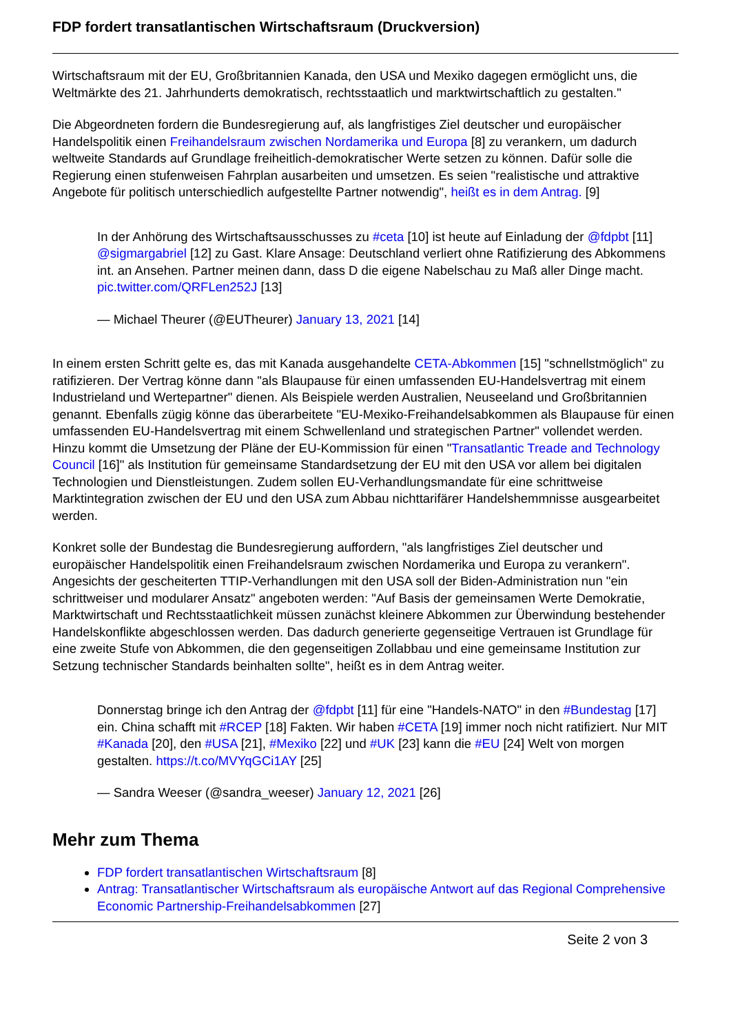FDP fordert transatlantischen Wirtschaftsraum (Druckversion)
Wirtschaftsraum mit der EU, Großbritannien Kanada, den USA und Mexiko dagegen ermöglicht uns, die Weltmärkte des 21. Jahrhunderts demokratisch, rechtsstaatlich und marktwirtschaftlich zu gestalten."
Die Abgeordneten fordern die Bundesregierung auf, als langfristiges Ziel deutscher und europäischer Handelspolitik einen Freihandelsraum zwischen Nordamerika und Europa [8] zu verankern, um dadurch weltweite Standards auf Grundlage freiheitlich-demokratischer Werte setzen zu können. Dafür solle die Regierung einen stufenweisen Fahrplan ausarbeiten und umsetzen. Es seien "realistische und attraktive Angebote für politisch unterschiedlich aufgestellte Partner notwendig", heißt es in dem Antrag. [9]
In der Anhörung des Wirtschaftsausschusses zu #ceta [10] ist heute auf Einladung der @fdpbt [11] @sigmargabriel [12] zu Gast. Klare Ansage: Deutschland verliert ohne Ratifizierung des Abkommens int. an Ansehen. Partner meinen dann, dass D die eigene Nabelschau zu Maß aller Dinge macht. pic.twitter.com/QRFLen252J [13]
— Michael Theurer (@EUTheurer) January 13, 2021 [14]
In einem ersten Schritt gelte es, das mit Kanada ausgehandelte CETA-Abkommen [15] "schnellstmöglich" zu ratifizieren. Der Vertrag könne dann "als Blaupause für einen umfassenden EU-Handelsvertrag mit einem Industrieland und Wertepartner" dienen. Als Beispiele werden Australien, Neuseeland und Großbritannien genannt. Ebenfalls zügig könne das überarbeitete "EU-Mexiko-Freihandelsabkommen als Blaupause für einen umfassenden EU-Handelsvertrag mit einem Schwellenland und strategischen Partner" vollendet werden. Hinzu kommt die Umsetzung der Pläne der EU-Kommission für einen "Transatlantic Treade and Technology Council [16]" als Institution für gemeinsame Standardsetzung der EU mit den USA vor allem bei digitalen Technologien und Dienstleistungen. Zudem sollen EU-Verhandlungsmandate für eine schrittweise Marktintegration zwischen der EU und den USA zum Abbau nichttarifärer Handelshemmnisse ausgearbeitet werden.
Konkret solle der Bundestag die Bundesregierung auffordern, "als langfristiges Ziel deutscher und europäischer Handelspolitik einen Freihandelsraum zwischen Nordamerika und Europa zu verankern". Angesichts der gescheiterten TTIP-Verhandlungen mit den USA soll der Biden-Administration nun "ein schrittweiser und modularer Ansatz" angeboten werden: "Auf Basis der gemeinsamen Werte Demokratie, Marktwirtschaft und Rechtsstaatlichkeit müssen zunächst kleinere Abkommen zur Überwindung bestehender Handelskonflikte abgeschlossen werden. Das dadurch generierte gegenseitige Vertrauen ist Grundlage für eine zweite Stufe von Abkommen, die den gegenseitigen Zollabbau und eine gemeinsame Institution zur Setzung technischer Standards beinhalten sollte", heißt es in dem Antrag weiter.
Donnerstag bringe ich den Antrag der @fdpbt [11] für eine "Handels-NATO" in den #Bundestag [17] ein. China schafft mit #RCEP [18] Fakten. Wir haben #CETA [19] immer noch nicht ratifiziert. Nur MIT #Kanada [20], den #USA [21], #Mexiko [22] und #UK [23] kann die #EU [24] Welt von morgen gestalten. https://t.co/MVYqGCi1AY [25]
— Sandra Weeser (@sandra_weeser) January 12, 2021 [26]
Mehr zum Thema
FDP fordert transatlantischen Wirtschaftsraum [8]
Antrag: Transatlantischer Wirtschaftsraum als europäische Antwort auf das Regional Comprehensive Economic Partnership-Freihandelsabkommen [27]
Seite 2 von 3